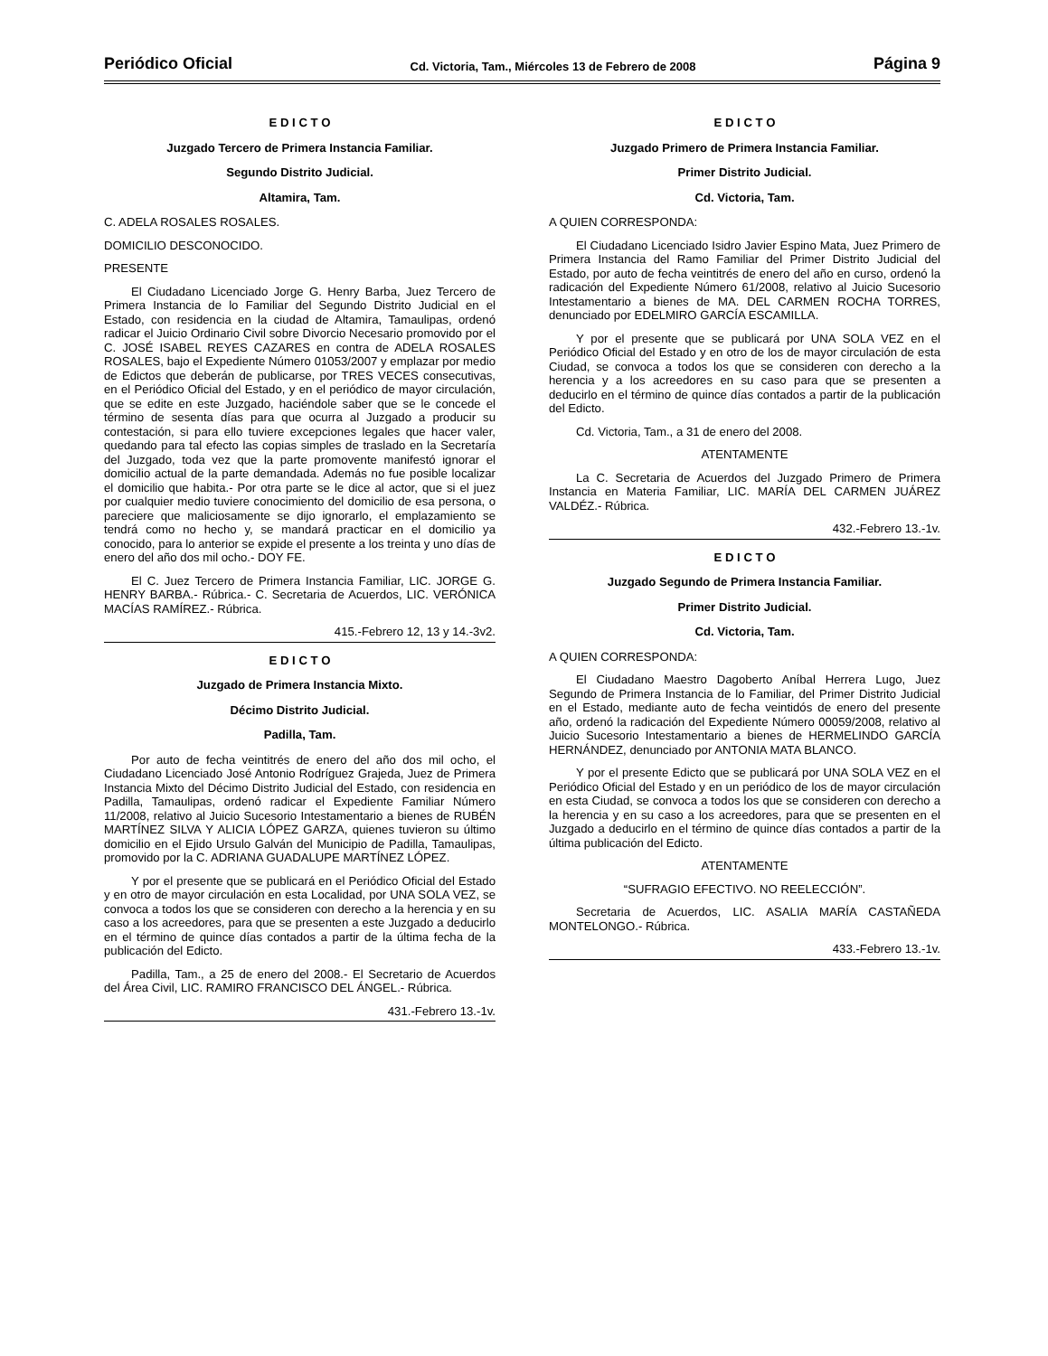Periódico Oficial Cd. Victoria, Tam., Miércoles 13 de Febrero de 2008 Página 9
E D I C T O
Juzgado Tercero de Primera Instancia Familiar.
Segundo Distrito Judicial.
Altamira, Tam.
C. ADELA ROSALES ROSALES.
DOMICILIO DESCONOCIDO.
PRESENTE
El Ciudadano Licenciado Jorge G. Henry Barba, Juez Tercero de Primera Instancia de lo Familiar del Segundo Distrito Judicial en el Estado, con residencia en la ciudad de Altamira, Tamaulipas, ordenó radicar el Juicio Ordinario Civil sobre Divorcio Necesario promovido por el C. JOSÉ ISABEL REYES CAZARES en contra de ADELA ROSALES ROSALES, bajo el Expediente Número 01053/2007 y emplazar por medio de Edictos que deberán de publicarse, por TRES VECES consecutivas, en el Periódico Oficial del Estado, y en el periódico de mayor circulación, que se edite en este Juzgado, haciéndole saber que se le concede el término de sesenta días para que ocurra al Juzgado a producir su contestación, si para ello tuviere excepciones legales que hacer valer, quedando para tal efecto las copias simples de traslado en la Secretaría del Juzgado, toda vez que la parte promovente manifestó ignorar el domicilio actual de la parte demandada. Además no fue posible localizar el domicilio que habita.- Por otra parte se le dice al actor, que si el juez por cualquier medio tuviere conocimiento del domicilio de esa persona, o pareciere que maliciosamente se dijo ignorarlo, el emplazamiento se tendrá como no hecho y, se mandará practicar en el domicilio ya conocido, para lo anterior se expide el presente a los treinta y uno días de enero del año dos mil ocho.- DOY FE.
El C. Juez Tercero de Primera Instancia Familiar, LIC. JORGE G. HENRY BARBA.- Rúbrica.- C. Secretaria de Acuerdos, LIC. VERÓNICA MACÍAS RAMÍREZ.- Rúbrica.
415.-Febrero 12, 13 y 14.-3v2.
E D I C T O
Juzgado de Primera Instancia Mixto.
Décimo Distrito Judicial.
Padilla, Tam.
Por auto de fecha veintitrés de enero del año dos mil ocho, el Ciudadano Licenciado José Antonio Rodríguez Grajeda, Juez de Primera Instancia Mixto del Décimo Distrito Judicial del Estado, con residencia en Padilla, Tamaulipas, ordenó radicar el Expediente Familiar Número 11/2008, relativo al Juicio Sucesorio Intestamentario a bienes de RUBÉN MARTÍNEZ SILVA Y ALICIA LÓPEZ GARZA, quienes tuvieron su último domicilio en el Ejido Ursulo Galván del Municipio de Padilla, Tamaulipas, promovido por la C. ADRIANA GUADALUPE MARTÍNEZ LÓPEZ.
Y por el presente que se publicará en el Periódico Oficial del Estado y en otro de mayor circulación en esta Localidad, por UNA SOLA VEZ, se convoca a todos los que se consideren con derecho a la herencia y en su caso a los acreedores, para que se presenten a este Juzgado a deducirlo en el término de quince días contados a partir de la última fecha de la publicación del Edicto.
Padilla, Tam., a 25 de enero del 2008.- El Secretario de Acuerdos del Área Civil, LIC. RAMIRO FRANCISCO DEL ÁNGEL.- Rúbrica.
431.-Febrero 13.-1v.
E D I C T O
Juzgado Primero de Primera Instancia Familiar.
Primer Distrito Judicial.
Cd. Victoria, Tam.
A QUIEN CORRESPONDA:
El Ciudadano Licenciado Isidro Javier Espino Mata, Juez Primero de Primera Instancia del Ramo Familiar del Primer Distrito Judicial del Estado, por auto de fecha veintitrés de enero del año en curso, ordenó la radicación del Expediente Número 61/2008, relativo al Juicio Sucesorio Intestamentario a bienes de MA. DEL CARMEN ROCHA TORRES, denunciado por EDELMIRO GARCÍA ESCAMILLA.
Y por el presente que se publicará por UNA SOLA VEZ en el Periódico Oficial del Estado y en otro de los de mayor circulación de esta Ciudad, se convoca a todos los que se consideren con derecho a la herencia y a los acreedores en su caso para que se presenten a deducirlo en el término de quince días contados a partir de la publicación del Edicto.
Cd. Victoria, Tam., a 31 de enero del 2008.
ATENTAMENTE
La C. Secretaria de Acuerdos del Juzgado Primero de Primera Instancia en Materia Familiar, LIC. MARÍA DEL CARMEN JUÁREZ VALDÉZ.- Rúbrica.
432.-Febrero 13.-1v.
E D I C T O
Juzgado Segundo de Primera Instancia Familiar.
Primer Distrito Judicial.
Cd. Victoria, Tam.
A QUIEN CORRESPONDA:
El Ciudadano Maestro Dagoberto Aníbal Herrera Lugo, Juez Segundo de Primera Instancia de lo Familiar, del Primer Distrito Judicial en el Estado, mediante auto de fecha veintidós de enero del presente año, ordenó la radicación del Expediente Número 00059/2008, relativo al Juicio Sucesorio Intestamentario a bienes de HERMELINDO GARCÍA HERNÁNDEZ, denunciado por ANTONIA MATA BLANCO.
Y por el presente Edicto que se publicará por UNA SOLA VEZ en el Periódico Oficial del Estado y en un periódico de los de mayor circulación en esta Ciudad, se convoca a todos los que se consideren con derecho a la herencia y en su caso a los acreedores, para que se presenten en el Juzgado a deducirlo en el término de quince días contados a partir de la última publicación del Edicto.
ATENTAMENTE
“SUFRAGIO EFECTIVO. NO REELECCIÓN”.
Secretaria de Acuerdos, LIC. ASALIA MARÍA CASTAÑEDA MONTELONGO.- Rúbrica.
433.-Febrero 13.-1v.